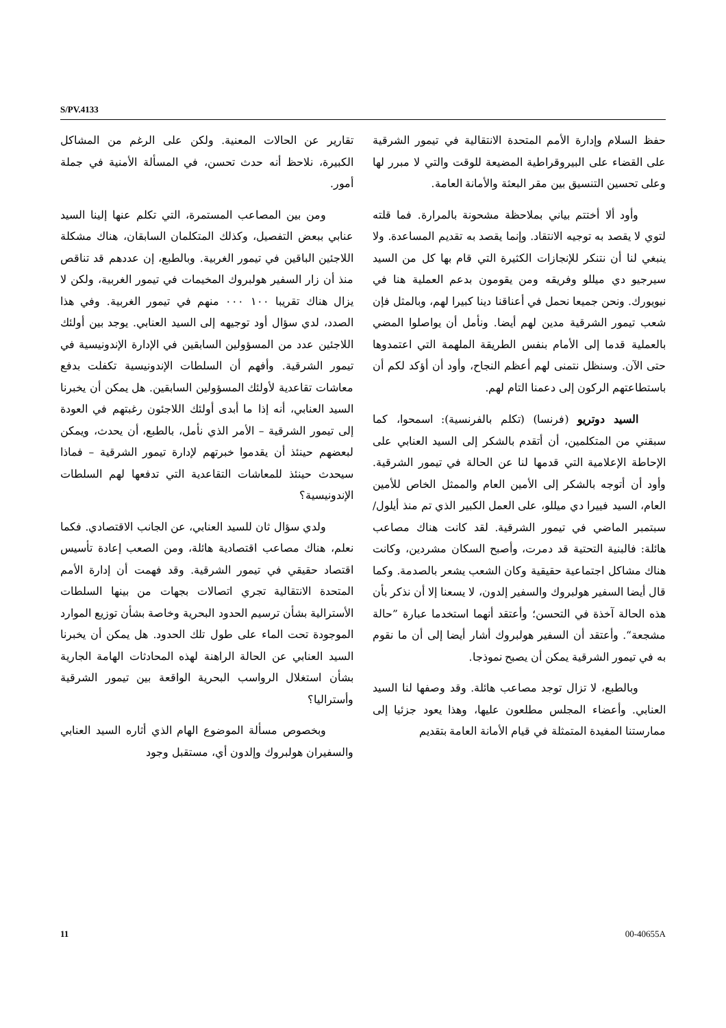S/PV.4133
حفظ السلام وإدارة الأمم المتحدة الانتقالية في تيمور الشرقية على القضاء على البيروقراطية المضيعة للوقت والتي لا مبرر لها وعلى تحسين التنسيق بين مقر البعثة والأمانة العامة.
وأود ألا أختتم بياني بملاحظة مشحونة بالمرارة. فما قلته لتوي لا يقصد به توجيه الانتقاد. وإنما يقصد به تقديم المساعدة. ولا ينبغي لنا أن نتنكر للإنجازات الكثيرة التي قام بها كل من السيد سيرجيو دي ميللو وفريقه ومن يقومون بدعم العملية هنا في نيويورك. ونحن جميعا نحمل في أعناقنا دينا كبيرا لهم، وبالمثل فإن شعب تيمور الشرقية مدين لهم أيضا. ونأمل أن يواصلوا المضي بالعملية قدما إلى الأمام بنفس الطريقة الملهمة التي اعتمدوها حتى الآن. وسنظل نتمنى لهم أعظم النجاح، وأود أن أؤكد لكم أن باستطاعتهم الركون إلى دعمنا التام لهم.
السيد دوتريو (فرنسا) (تكلم بالفرنسية): اسمحوا، كما سبقني من المتكلمين، أن أتقدم بالشكر إلى السيد العنابي على الإحاطة الإعلامية التي قدمها لنا عن الحالة في تيمور الشرقية. وأود أن أتوجه بالشكر إلى الأمين العام والممثل الخاص للأمين العام، السيد فييرا دي ميللو، على العمل الكبير الذي تم منذ أيلول/سبتمبر الماضي في تيمور الشرقية. لقد كانت هناك مصاعب هائلة: فالبنية التحتية قد دمرت، وأصبح السكان مشردين، وكانت هناك مشاكل اجتماعية حقيقية وكان الشعب يشعر بالصدمة. وكما قال أيضا السفير هولبروك والسفير إلدون، لا يسعنا إلا أن نذكر بأن هذه الحالة آخذة في التحسن؛ وأعتقد أنهما استخدما عبارة ”حالة مشجعة“. وأعتقد أن السفير هولبروك أشار أيضا إلى أن ما نقوم به في تيمور الشرقية يمكن أن يصبح نموذجا.
وبالطبع، لا تزال توجد مصاعب هائلة. وقد وصفها لنا السيد العنابي. وأعضاء المجلس مطلعون عليها، وهذا يعود جزئيا إلى ممارستنا المفيدة المتمثلة في قيام الأمانة العامة بتقديم
تقارير عن الحالات المعنية. ولكن على الرغم من المشاكل الكبيرة، نلاحظ أنه حدث تحسن، في المسألة الأمنية في جملة أمور.
ومن بين المصاعب المستمرة، التي تكلم عنها إلينا السيد عنابي ببعض التفصيل، وكذلك المتكلمان السابقان، هناك مشكلة اللاجئين الباقين في تيمور الغربية. وبالطبع، إن عددهم قد تناقص منذ أن زار السفير هولبروك المخيمات في تيمور الغربية، ولكن لا يزال هناك تقريبا ١٠٠ ٠٠٠ منهم في تيمور الغربية. وفي هذا الصدد، لدي سؤال أود توجيهه إلى السيد العنابي. يوجد بين أولئك اللاجئين عدد من المسؤولين السابقين في الإدارة الإندونيسية في تيمور الشرقية. وأفهم أن السلطات الإندونيسية تكفلت بدفع معاشات تقاعدية لأولئك المسؤولين السابقين. هل يمكن أن يخبرنا السيد العنابي، أنه إذا ما أبدى أولئك اللاجئون رغبتهم في العودة إلى تيمور الشرقية – الأمر الذي نأمل، بالطبع، أن يحدث، ويمكن لبعضهم حينئذ أن يقدموا خبرتهم لإدارة تيمور الشرقية – فماذا سيحدث حينئذ للمعاشات التقاعدية التي تدفعها لهم السلطات الإندونيسية؟
ولدي سؤال ثان للسيد العنابي، عن الجانب الاقتصادي. فكما نعلم، هناك مصاعب اقتصادية هائلة، ومن الصعب إعادة تأسيس اقتصاد حقيقي في تيمور الشرقية. وقد فهمت أن إدارة الأمم المتحدة الانتقالية تجري اتصالات بجهات من بينها السلطات الأسترالية بشأن ترسيم الحدود البحرية وخاصة بشأن توزيع الموارد الموجودة تحت الماء على طول تلك الحدود. هل يمكن أن يخبرنا السيد العنابي عن الحالة الراهنة لهذه المحادثات الهامة الجارية بشأن استغلال الرواسب البحرية الواقعة بين تيمور الشرقية وأستراليا؟
وبخصوص مسألة الموضوع الهام الذي أثاره السيد العنابي والسفيران هولبروك وإلدون أي، مستقبل وجود
11 00-40655A